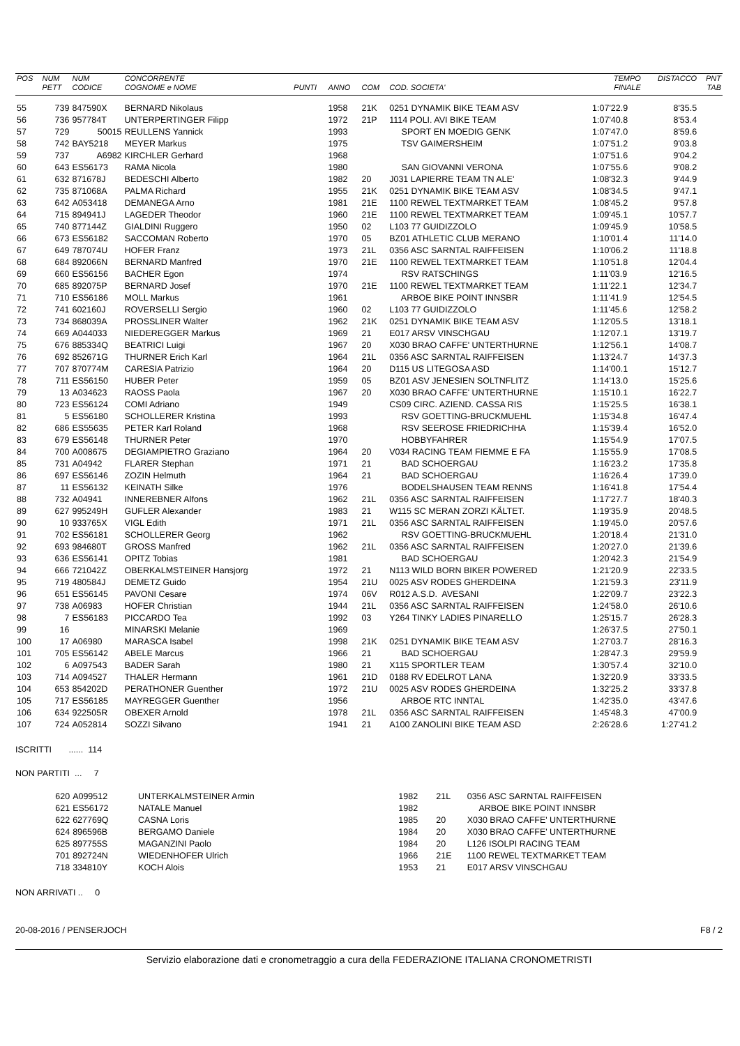| POS | NUM | NUM | CONCORRENTE | | | | | TEMPO | DISTACCO | PNT |
| --- | --- | --- | --- | --- | --- | --- | --- | --- | --- | --- |
| | PETT | CODICE | COGNOME e NOME | PUNTI | ANNO | COM | COD. SOCIETA' | FINALE | | TAB |
| 55 | 739 | 847590X | BERNARD Nikolaus | | 1958 | 21K | 0251 DYNAMIK BIKE TEAM ASV | 1:07'22.9 | 8'35.5 | |
| 56 | 736 | 957784T | UNTERPERTINGER Filipp | | 1972 | 21P | 1114 POLI. AVI BIKE TEAM | 1:07'40.8 | 8'53.4 | |
| 57 | 729 | 50015 | REULLENS Yannick | | 1993 | | SPORT EN MOEDIG GENK | 1:07'47.0 | 8'59.6 | |
| 58 | 742 | BAY5218 | MEYER Markus | | 1975 | | TSV GAIMERSHEIM | 1:07'51.2 | 9'03.8 | |
| 59 | 737 | A6982 | KIRCHLER Gerhard | | 1968 | | | 1:07'51.6 | 9'04.2 | |
| 60 | 643 | ES56173 | RAMA Nicola | | 1980 | | SAN GIOVANNI VERONA | 1:07'55.6 | 9'08.2 | |
| 61 | 632 | 871678J | BEDESCHI Alberto | | 1982 | 20 | J031 LAPIERRE TEAM TN ALE' | 1:08'32.3 | 9'44.9 | |
| 62 | 735 | 871068A | PALMA Richard | | 1955 | 21K | 0251 DYNAMIK BIKE TEAM ASV | 1:08'34.5 | 9'47.1 | |
| 63 | 642 | A053418 | DEMANEGA Arno | | 1981 | 21E | 1100 REWEL TEXTMARKET TEAM | 1:08'45.2 | 9'57.8 | |
| 64 | 715 | 894941J | LAGEDER Theodor | | 1960 | 21E | 1100 REWEL TEXTMARKET TEAM | 1:09'45.1 | 10'57.7 | |
| 65 | 740 | 877144Z | GIALDINI Ruggero | | 1950 | 02 | L103 77 GUIDIZZOLO | 1:09'45.9 | 10'58.5 | |
| 66 | 673 | ES56182 | SACCOMAN Roberto | | 1970 | 05 | BZ01 ATHLETIC CLUB MERANO | 1:10'01.4 | 11'14.0 | |
| 67 | 649 | 787074U | HOFER Franz | | 1973 | 21L | 0356 ASC SARNTAL RAIFFEISEN | 1:10'06.2 | 11'18.8 | |
| 68 | 684 | 892066N | BERNARD Manfred | | 1970 | 21E | 1100 REWEL TEXTMARKET TEAM | 1:10'51.8 | 12'04.4 | |
| 69 | 660 | ES56156 | BACHER Egon | | 1974 | | RSV RATSCHINGS | 1:11'03.9 | 12'16.5 | |
| 70 | 685 | 892075P | BERNARD Josef | | 1970 | 21E | 1100 REWEL TEXTMARKET TEAM | 1:11'22.1 | 12'34.7 | |
| 71 | 710 | ES56186 | MOLL Markus | | 1961 | | ARBOE BIKE POINT INNSBR | 1:11'41.9 | 12'54.5 | |
| 72 | 741 | 602160J | ROVERSELLI Sergio | | 1960 | 02 | L103 77 GUIDIZZOLO | 1:11'45.6 | 12'58.2 | |
| 73 | 734 | 868039A | PROSSLINER Walter | | 1962 | 21K | 0251 DYNAMIK BIKE TEAM ASV | 1:12'05.5 | 13'18.1 | |
| 74 | 669 | A044033 | NIEDEREGGER Markus | | 1969 | 21 | E017 ARSV VINSCHGAU | 1:12'07.1 | 13'19.7 | |
| 75 | 676 | 885334Q | BEATRICI Luigi | | 1967 | 20 | X030 BRAO CAFFE' UNTERTHURNE | 1:12'56.1 | 14'08.7 | |
| 76 | 692 | 852671G | THURNER Erich Karl | | 1964 | 21L | 0356 ASC SARNTAL RAIFFEISEN | 1:13'24.7 | 14'37.3 | |
| 77 | 707 | 870774M | CARESIA Patrizio | | 1964 | 20 | D115 US LITEGOSA ASD | 1:14'00.1 | 15'12.7 | |
| 78 | 711 | ES56150 | HUBER Peter | | 1959 | 05 | BZ01 ASV JENESIEN SOLTNFLITZ | 1:14'13.0 | 15'25.6 | |
| 79 | 13 | A034623 | RAOSS Paola | | 1967 | 20 | X030 BRAO CAFFE' UNTERTHURNE | 1:15'10.1 | 16'22.7 | |
| 80 | 723 | ES56124 | COMI Adriano | | 1949 | | CS09 CIRC. AZIEND. CASSA RIS | 1:15'25.5 | 16'38.1 | |
| 81 | 5 | ES56180 | SCHOLLERER Kristina | | 1993 | | RSV GOETTING-BRUCKMUEHL | 1:15'34.8 | 16'47.4 | |
| 82 | 686 | ES55635 | PETER Karl Roland | | 1968 | | RSV SEEROSE FRIEDRICHHA | 1:15'39.4 | 16'52.0 | |
| 83 | 679 | ES56148 | THURNER Peter | | 1970 | | HOBBYFAHRER | 1:15'54.9 | 17'07.5 | |
| 84 | 700 | A008675 | DEGIAMPIETRO Graziano | | 1964 | 20 | V034 RACING TEAM FIEMME E FA | 1:15'55.9 | 17'08.5 | |
| 85 | 731 | A04942 | FLARER Stephan | | 1971 | 21 | BAD SCHOERGAU | 1:16'23.2 | 17'35.8 | |
| 86 | 697 | ES56146 | ZOZIN Helmuth | | 1964 | 21 | BAD SCHOERGAU | 1:16'26.4 | 17'39.0 | |
| 87 | 11 | ES56132 | KEINATH Silke | | 1976 | | BODELSHAUSEN TEAM RENNS | 1:16'41.8 | 17'54.4 | |
| 88 | 732 | A04941 | INNEREBNER Alfons | | 1962 | 21L | 0356 ASC SARNTAL RAIFFEISEN | 1:17'27.7 | 18'40.3 | |
| 89 | 627 | 995249H | GUFLER Alexander | | 1983 | 21 | W115 SC MERAN ZORZI KÄLTET. | 1:19'35.9 | 20'48.5 | |
| 90 | 10 | 933765X | VIGL Edith | | 1971 | 21L | 0356 ASC SARNTAL RAIFFEISEN | 1:19'45.0 | 20'57.6 | |
| 91 | 702 | ES56181 | SCHOLLERER Georg | | 1962 | | RSV GOETTING-BRUCKMUEHL | 1:20'18.4 | 21'31.0 | |
| 92 | 693 | 984680T | GROSS Manfred | | 1962 | 21L | 0356 ASC SARNTAL RAIFFEISEN | 1:20'27.0 | 21'39.6 | |
| 93 | 636 | ES56141 | OPITZ Tobias | | 1981 | | BAD SCHOERGAU | 1:20'42.3 | 21'54.9 | |
| 94 | 666 | 721042Z | OBERKALMSTEINER Hansjorg | | 1972 | 21 | N113 WILD BORN BIKER POWERED | 1:21'20.9 | 22'33.5 | |
| 95 | 719 | 480584J | DEMETZ Guido | | 1954 | 21U | 0025 ASV RODES GHERDEINA | 1:21'59.3 | 23'11.9 | |
| 96 | 651 | ES56145 | PAVONI Cesare | | 1974 | 06V | R012 A.S.D. AVESANI | 1:22'09.7 | 23'22.3 | |
| 97 | 738 | A06983 | HOFER Christian | | 1944 | 21L | 0356 ASC SARNTAL RAIFFEISEN | 1:24'58.0 | 26'10.6 | |
| 98 | 7 | ES56183 | PICCARDO Tea | | 1992 | 03 | Y264 TINKY LADIES PINARELLO | 1:25'15.7 | 26'28.3 | |
| 99 | 16 | | MINARSKI Melanie | | 1969 | | | 1:26'37.5 | 27'50.1 | |
| 100 | 17 | A06980 | MARASCA Isabel | | 1998 | 21K | 0251 DYNAMIK BIKE TEAM ASV | 1:27'03.7 | 28'16.3 | |
| 101 | 705 | ES56142 | ABELE Marcus | | 1966 | 21 | BAD SCHOERGAU | 1:28'47.3 | 29'59.9 | |
| 102 | 6 | A097543 | BADER Sarah | | 1980 | 21 | X115 SPORTLER TEAM | 1:30'57.4 | 32'10.0 | |
| 103 | 714 | A094527 | THALER Hermann | | 1961 | 21D | 0188 RV EDELROT LANA | 1:32'20.9 | 33'33.5 | |
| 104 | 653 | 854202D | PERATHONER Guenther | | 1972 | 21U | 0025 ASV RODES GHERDEINA | 1:32'25.2 | 33'37.8 | |
| 105 | 717 | ES56185 | MAYREGGER Guenther | | 1956 | | ARBOE RTC INNTAL | 1:42'35.0 | 43'47.6 | |
| 106 | 634 | 922505R | OBEXER Arnold | | 1978 | 21L | 0356 ASC SARNTAL RAIFFEISEN | 1:45'48.3 | 47'00.9 | |
| 107 | 724 | A052814 | SOZZI Silvano | | 1941 | 21 | A100 ZANOLINI BIKE TEAM ASD | 2:26'28.6 | 1:27'41.2 | |
ISCRITTI ...... 114
NON PARTITI ... 7
| | 620 | A099512 | UNTERKALMSTEINER Armin | | 1982 | 21L | 0356 ASC SARNTAL RAIFFEISEN |
| | 621 | ES56172 | NATALE Manuel | | 1982 | | ARBOE BIKE POINT INNSBR |
| | 622 | 627769Q | CASNA Loris | | 1985 | 20 | X030 BRAO CAFFE' UNTERTHURNE |
| | 624 | 896596B | BERGAMO Daniele | | 1984 | 20 | X030 BRAO CAFFE' UNTERTHURNE |
| | 625 | 897755S | MAGANZINI Paolo | | 1984 | 20 | L126 ISOLPI RACING TEAM |
| | 701 | 892724N | WIEDENHOFER Ulrich | | 1966 | 21E | 1100 REWEL TEXTMARKET TEAM |
| | 718 | 334810Y | KOCH Alois | | 1953 | 21 | E017 ARSV VINSCHGAU |
NON ARRIVATI .. 0
20-08-2016 / PENSERJOCH F8 / 2
Servizio elaborazione dati e cronometraggio a cura della FEDERAZIONE ITALIANA CRONOMETRISTI